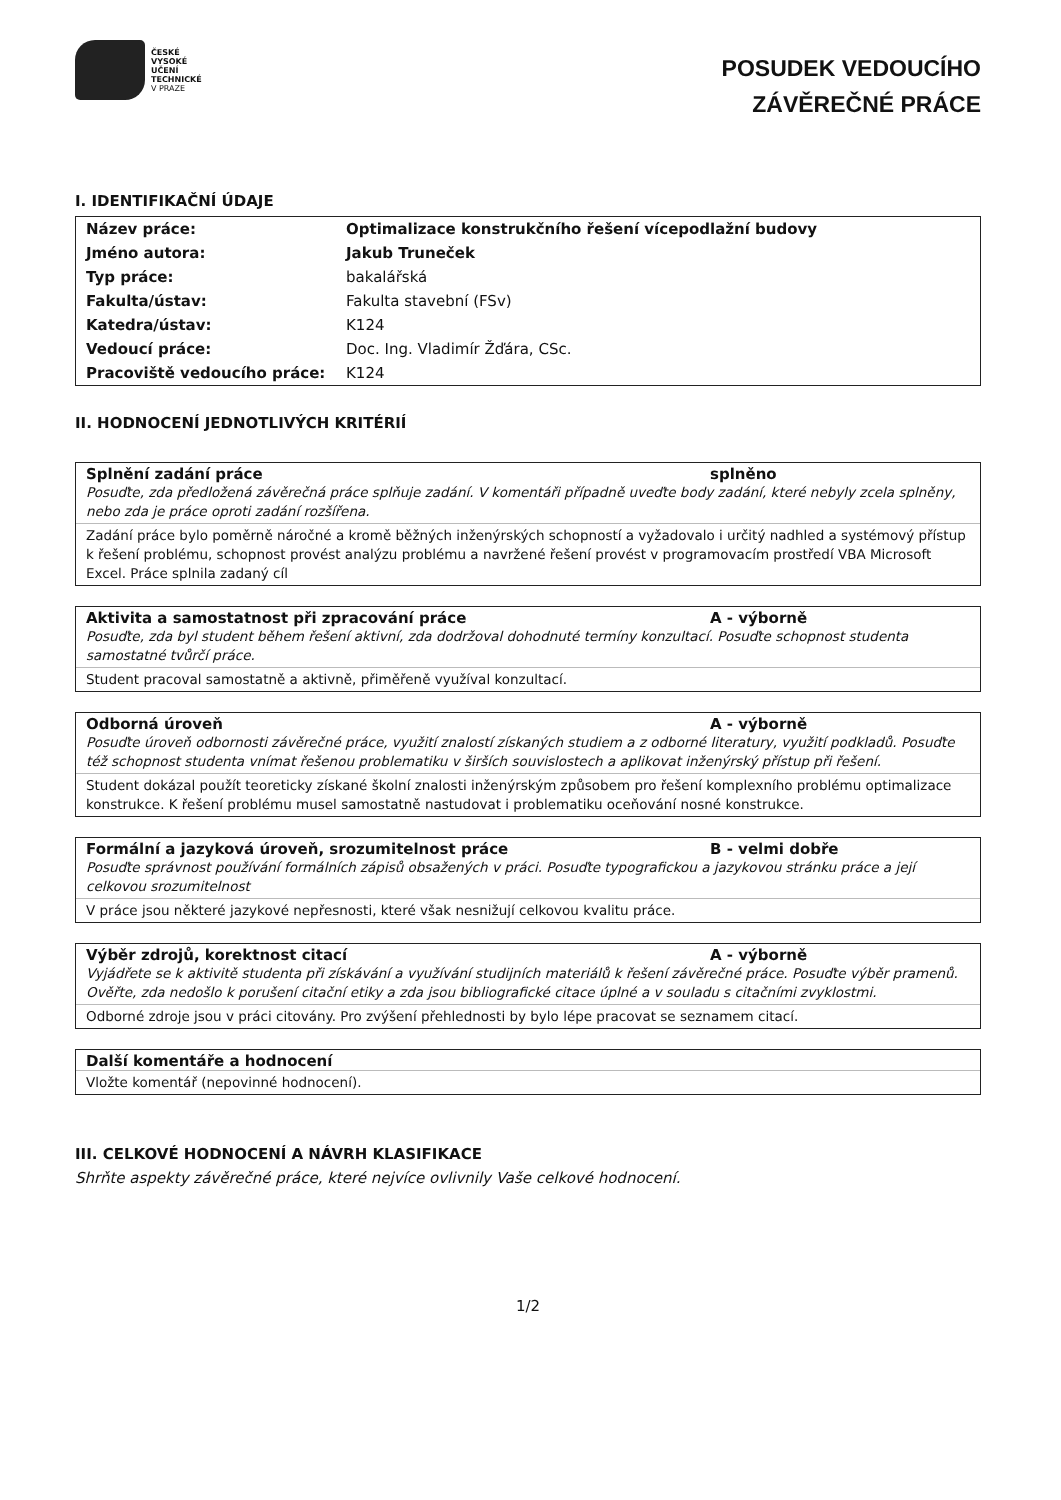ČESKÉ
VYSOKÉ
UČENÍ
TECHNICKÉ
V PRAZE
POSUDEK VEDOUCÍHO
ZÁVĚREČNÉ PRÁCE
I. IDENTIFIKAČNÍ ÚDAJE
| Název práce: | Optimalizace konstrukčního řešení vícepodlažní budovy |
| Jméno autora: | Jakub Truneček |
| Typ práce: | bakalářská |
| Fakulta/ústav: | Fakulta stavební (FSv) |
| Katedra/ústav: | K124 |
| Vedoucí práce: | Doc. Ing. Vladimír Žďára, CSc. |
| Pracoviště vedoucího práce: | K124 |
II. HODNOCENÍ JEDNOTLIVÝCH KRITÉRIÍ
Splnění zadání práce splněno
Posuďte, zda předložená závěrečná práce splňuje zadání. V komentáři případně uveďte body zadání, které nebyly zcela splněny, nebo zda je práce oproti zadání rozšířena.
Zadání práce bylo poměrně náročné a kromě běžných inženýrských schopností a vyžadovalo i určitý nadhled a systémový přístup k řešení problému, schopnost provést analýzu problému a navržené řešení provést v programovacím prostředí VBA Microsoft Excel. Práce splnila zadaný cíl
Aktivita a samostatnost při zpracování práce A - výborně
Posuďte, zda byl student během řešení aktivní, zda dodržoval dohodnuté termíny konzultací. Posuďte schopnost studenta samostatné tvůrčí práce.
Student pracoval samostatně a aktivně, přiměřeně využíval konzultací.
Odborná úroveň A - výborně
Posuďte úroveň odbornosti závěrečné práce, využití znalostí získaných studiem a z odborné literatury, využití podkladů. Posuďte též schopnost studenta vnímat řešenou problematiku v širších souvislostech a aplikovat inženýrský přístup při řešení.
Student dokázal použít teoreticky získané školní znalosti inženýrským způsobem pro řešení komplexního problému optimalizace konstrukce. K řešení problému musel samostatně nastudovat i problematiku oceňování nosné konstrukce.
Formální a jazyková úroveň, srozumitelnost práce B - velmi dobře
Posuďte správnost používání formálních zápisů obsažených v práci. Posuďte typografickou a jazykovou stránku práce a její celkovou srozumitelnost
V práce jsou některé jazykové nepřesnosti, které však nesnižují celkovou kvalitu práce.
Výběr zdrojů, korektnost citací A - výborně
Vyjádřete se k aktivitě studenta při získávání a využívání studijních materiálů k řešení závěrečné práce. Posuďte výběr pramenů. Ověřte, zda nedošlo k porušení citační etiky a zda jsou bibliografické citace úplné a v souladu s citačními zvyklostmi.
Odborné zdroje jsou v práci citovány. Pro zvýšení přehlednosti by bylo lépe pracovat se seznamem citací.
Další komentáře a hodnocení
Vložte komentář (nepovinné hodnocení).
III. CELKOVÉ HODNOCENÍ A NÁVRH KLASIFIKACE
Shrňte aspekty závěrečné práce, které nejvíce ovlivnily Vaše celkové hodnocení.
1/2